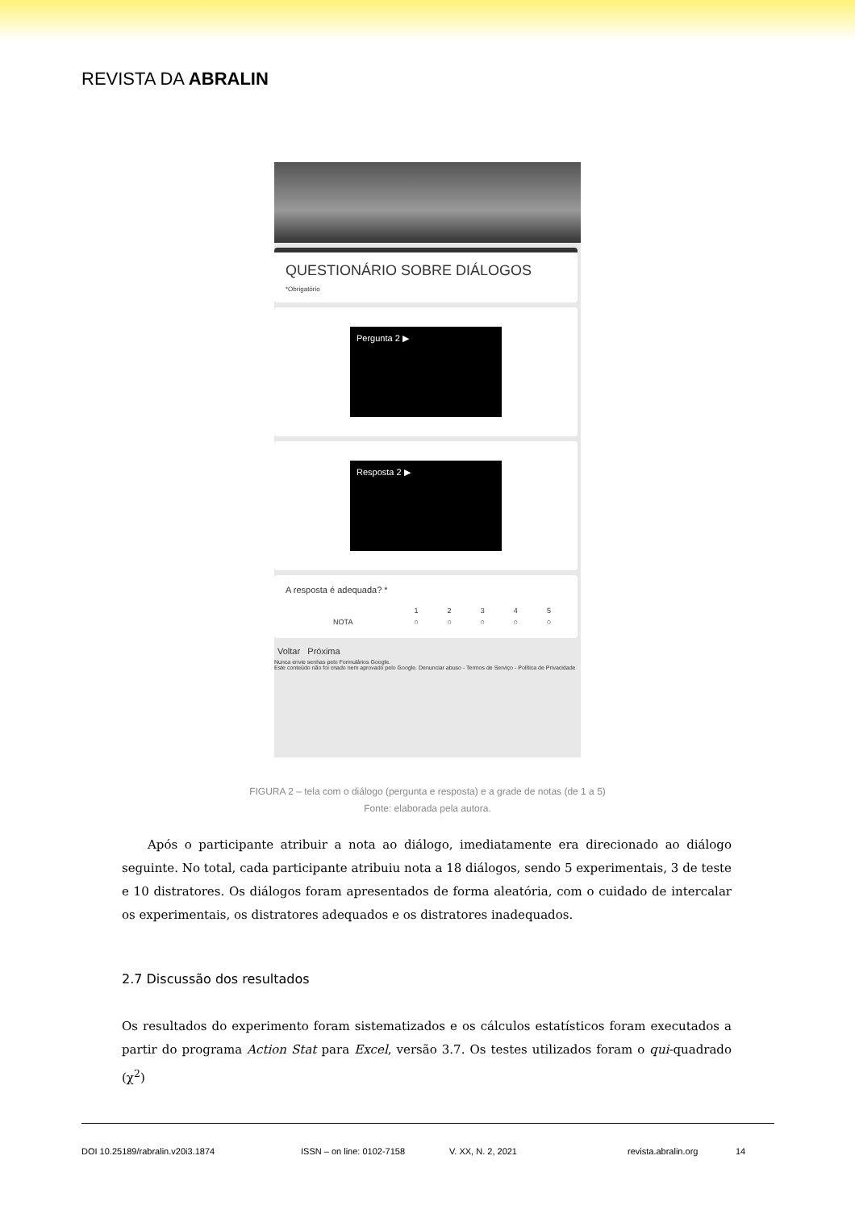REVISTA DA ABRALIN
QUESTIONÁRIO SOBRE DIÁLOGOS
*Obrigatório
Pergunta 2 ▶
Resposta 2 ▶
A resposta é adequada? *
| | 1 | 2 | 3 | 4 | 5 |
| NOTA | ○ | ○ | ○ | ○ | ○ |
Voltar Próxima
Nunca envie senhas pelo Formulários Google.
Este conteúdo não foi criado nem aprovado pelo Google. Denunciar abuso - Termos de Serviço - Política de Privacidade
FIGURA 2 – tela com o diálogo (pergunta e resposta) e a grade de notas (de 1 a 5)
Fonte: elaborada pela autora.
Após o participante atribuir a nota ao diálogo, imediatamente era direcionado ao diálogo seguinte. No total, cada participante atribuiu nota a 18 diálogos, sendo 5 experimentais, 3 de teste e 10 distratores. Os diálogos foram apresentados de forma aleatória, com o cuidado de intercalar os experimentais, os distratores adequados e os distratores inadequados.
2.7 Discussão dos resultados
Os resultados do experimento foram sistematizados e os cálculos estatísticos foram executados a partir do programa Action Stat para Excel, versão 3.7. Os testes utilizados foram o qui-quadrado (χ<sup>2</sup>)
DOI 10.25189/rabralin.v20i3.1874 ISSN – on line: 0102-7158 V. XX, N. 2, 2021 revista.abralin.org 14